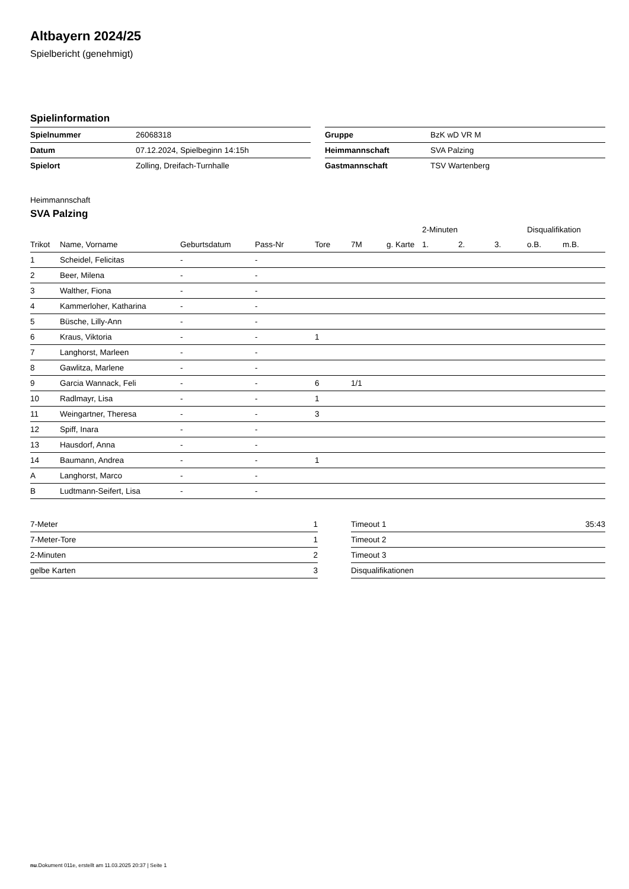Altbayern 2024/25
Spielbericht (genehmigt)
Spielinformation
| Spielnummer | 26068318 |
| Datum | 07.12.2024, Spielbeginn 14:15h |
| Spielort | Zolling, Dreifach-Turnhalle |
| Gruppe | BzK wD VR M |
| Heimmannschaft | SVA Palzing |
| Gastmannschaft | TSV Wartenberg |
Heimmannschaft
SVA Palzing
| | | | | | | | 2-Minuten | | | Disqualifikation | |
| --- | --- | --- | --- | --- | --- | --- | --- | --- | --- | --- | --- |
| Trikot | Name, Vorname | Geburtsdatum | Pass-Nr | Tore | 7M | g. Karte | 1. | 2. | 3. | o.B. | m.B. |
| 1 | Scheidel, Felicitas | - | - | | | | | | | | |
| 2 | Beer, Milena | - | - | | | | | | | | |
| 3 | Walther, Fiona | - | - | | | | | | | | |
| 4 | Kammerloher, Katharina | - | - | | | | | | | | |
| 5 | Büsche, Lilly-Ann | - | - | | | | | | | | |
| 6 | Kraus, Viktoria | - | - | 1 | | | | | | | |
| 7 | Langhorst, Marleen | - | - | | | | | | | | |
| 8 | Gawlitza, Marlene | - | - | | | | | | | | |
| 9 | Garcia Wannack, Feli | - | - | 6 | 1/1 | | | | | | |
| 10 | Radlmayr, Lisa | - | - | 1 | | | | | | | |
| 11 | Weingartner, Theresa | - | - | 3 | | | | | | | |
| 12 | Spiff, Inara | - | - | | | | | | | | |
| 13 | Hausdorf, Anna | - | - | | | | | | | | |
| 14 | Baumann, Andrea | - | - | 1 | | | | | | | |
| A | Langhorst, Marco | - | - | | | | | | | | |
| B | Ludtmann-Seifert, Lisa | - | - | | | | | | | | |
| 7-Meter | 1 |
| 7-Meter-Tore | 1 |
| 2-Minuten | 2 |
| gelbe Karten | 3 |
| Timeout 1 | 35:43 |
| Timeout 2 | |
| Timeout 3 | |
| Disqualifikationen | |
nu.Dokument 011e, erstellt am 11.03.2025 20:37 | Seite 1